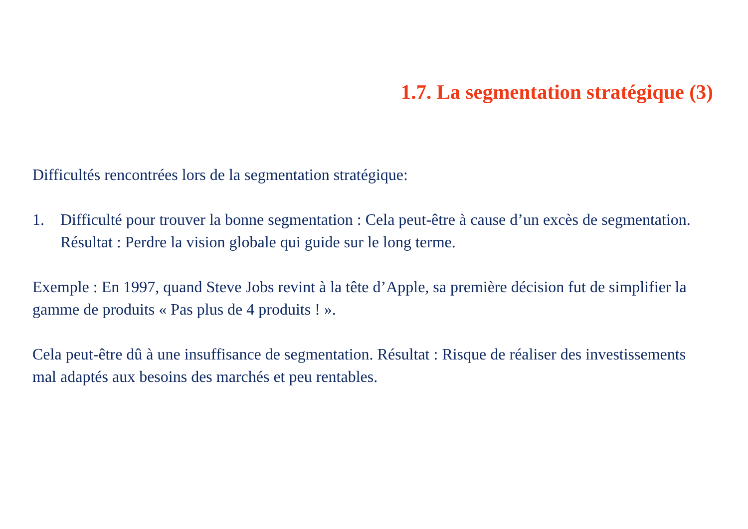1.7. La segmentation stratégique (3)
Difficultés rencontrées lors de la segmentation stratégique:
1. Difficulté pour trouver la bonne segmentation : Cela peut-être à cause d’un excès de segmentation. Résultat : Perdre la vision globale qui guide sur le long terme.
Exemple : En 1997, quand Steve Jobs revint à la tête d’Apple, sa première décision fut de simplifier la gamme de produits « Pas plus de 4 produits ! ».
Cela peut-être dû à une insuffisance de segmentation. Résultat : Risque de réaliser des investissements mal adaptés aux besoins des marchés et peu rentables.